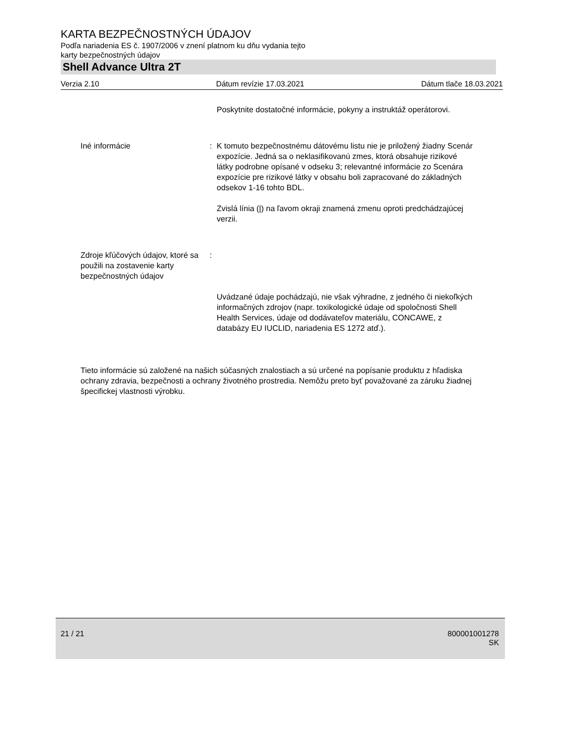KARTA BEZPEČNOSTNÝCH ÚDAJOV
Podľa nariadenia ES č. 1907/2006 v znení platnom ku dňu vydania tejto
karty bezpečnostných údajov
Shell Advance Ultra 2T
Verzia 2.10 Dátum revízie 17.03.2021 Dátum tlače 18.03.2021
Poskytnite dostatočné informácie, pokyny a instruktáž operátorovi.
Iné informácie : K tomuto bezpečnostnému dátovému listu nie je priložený žiadny Scenár expozície. Jedná sa o neklasifikovanú zmes, ktorá obsahuje rizikové látky podrobne opísané v odseku 3; relevantné informácie zo Scenára expozície pre rizikové látky v obsahu boli zapracované do základných odsekov 1-16 tohto BDL.
Zvislá línia (|) na ľavom okraji znamená zmenu oproti predchádzajúcej verzii.
Zdroje kľúčových údajov, ktoré sa použili na zostavenie karty bezpečnostných údajov
:
Uvádzané údaje pochádzajú, nie však výhradne, z jedného či niekoľkých informačných zdrojov (napr. toxikologické údaje od spoločnosti Shell Health Services, údaje od dodávateľov materiálu, CONCAWE, z databázy EU IUCLID, nariadenia ES 1272 atď.).
Tieto informácie sú založené na našich súčasných znalostiach a sú určené na popísanie produktu z hľadiska ochrany zdravia, bezpečnosti a ochrany životného prostredia. Nemôžu preto byť považované za záruku žiadnej špecifickej vlastnosti výrobku.
21 / 21 800001001278
SK